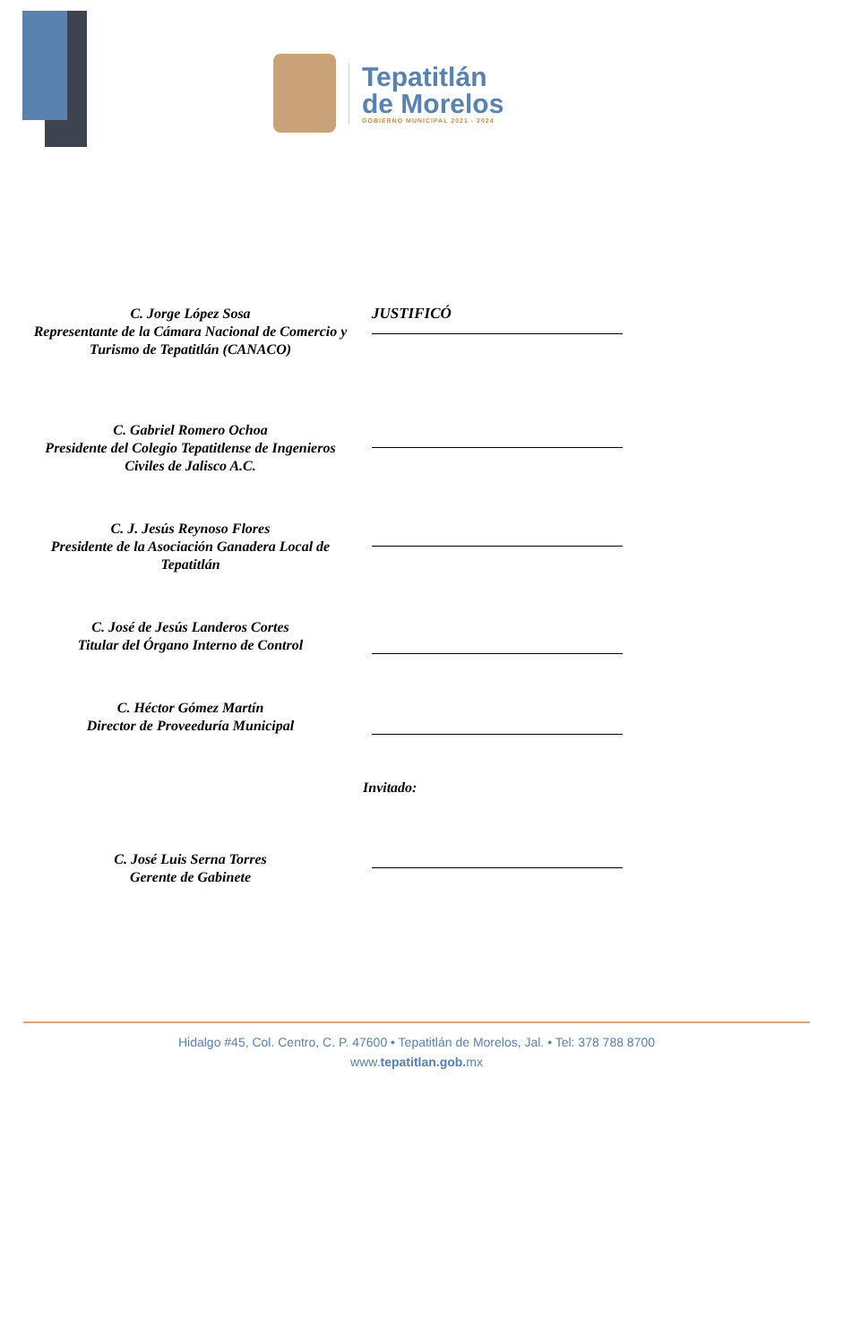Tepatitlán
de Morelos
GOBIERNO MUNICIPAL 2021 - 2024
C. Jorge López Sosa
Representante de la Cámara Nacional de Comercio y Turismo de Tepatitlán (CANACO)
JUSTIFICÓ
C. Gabriel Romero Ochoa
Presidente del Colegio Tepatitlense de Ingenieros Civiles de Jalisco A.C.
C. J. Jesús Reynoso Flores
Presidente de la Asociación Ganadera Local de Tepatitlán
C. José de Jesús Landeros Cortes
Titular del Órgano Interno de Control
C. Héctor Gómez Martín
Director de Proveeduría Municipal
Invitado:
C. José Luis Serna Torres
Gerente de Gabinete
Hidalgo #45, Col. Centro, C. P. 47600 • Tepatitlán de Morelos, Jal. • Tel: 378 788 8700
www.tepatitlan.gob. mx